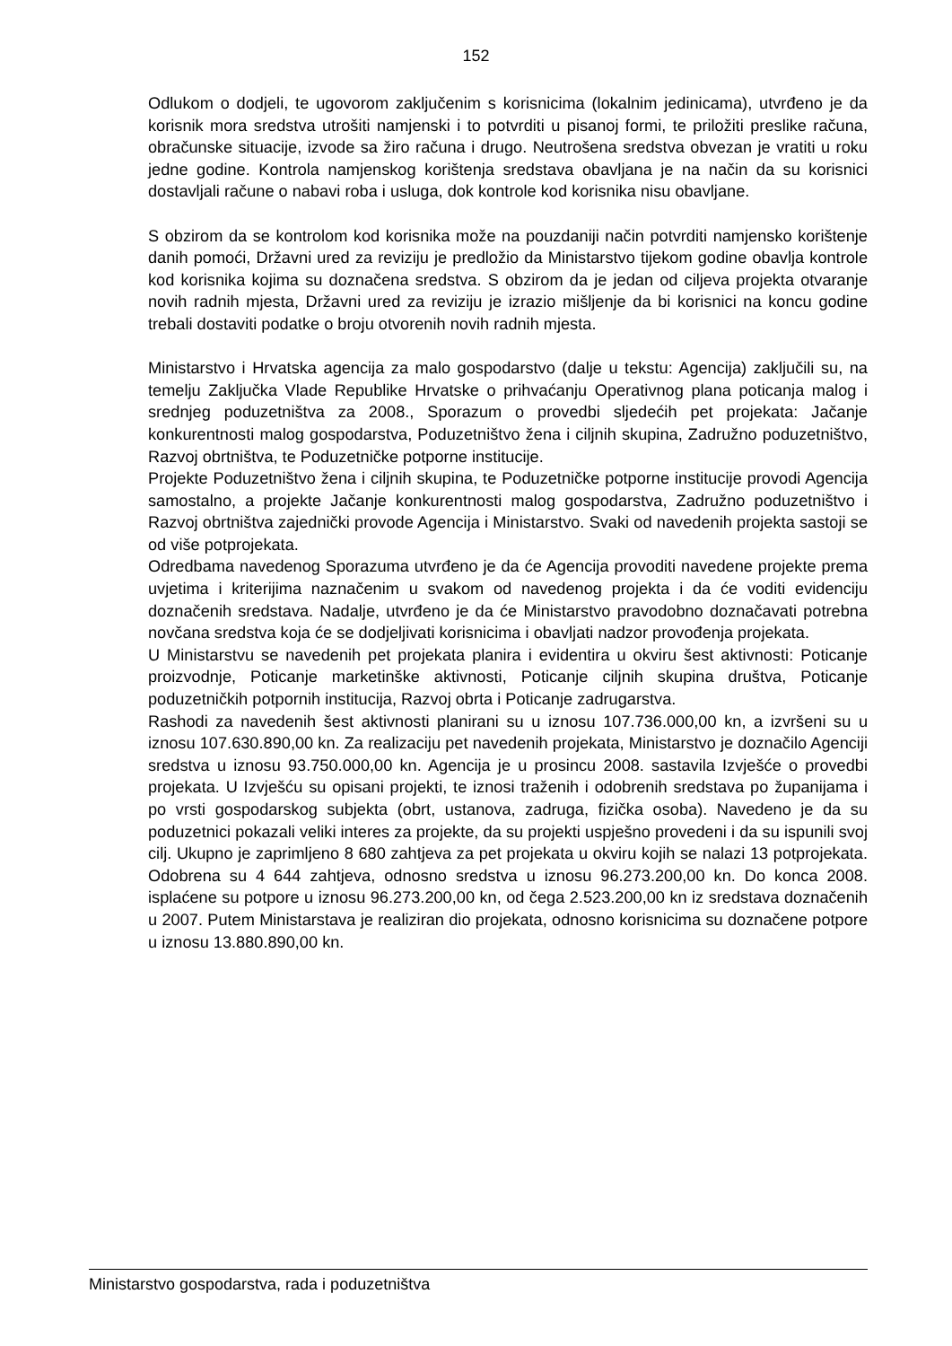152
Odlukom o dodjeli, te ugovorom zaključenim s korisnicima (lokalnim jedinicama), utvrđeno je da korisnik mora sredstva utrošiti namjenski i to potvrditi u pisanoj formi, te priložiti preslike računa, obračunske situacije, izvode sa žiro računa i drugo. Neutrošena sredstva obvezan je vratiti u roku jedne godine. Kontrola namjenskog korištenja sredstava obavljana je na način da su korisnici dostavljali račune o nabavi roba i usluga, dok kontrole kod korisnika nisu obavljane.
S obzirom da se kontrolom kod korisnika može na pouzdaniji način potvrditi namjensko korištenje danih pomoći, Državni ured za reviziju je predložio da Ministarstvo tijekom godine obavlja kontrole kod korisnika kojima su doznačena sredstva. S obzirom da je jedan od ciljeva projekta otvaranje novih radnih mjesta, Državni ured za reviziju je izrazio mišljenje da bi korisnici na koncu godine trebali dostaviti podatke o broju otvorenih novih radnih mjesta.
Ministarstvo i Hrvatska agencija za malo gospodarstvo (dalje u tekstu: Agencija) zaključili su, na temelju Zaključka Vlade Republike Hrvatske o prihvaćanju Operativnog plana poticanja malog i srednjeg poduzetništva za 2008., Sporazum o provedbi sljedećih pet projekata: Jačanje konkurentnosti malog gospodarstva, Poduzetništvo žena i ciljnih skupina, Zadružno poduzetništvo, Razvoj obrtništva, te Poduzetničke potporne institucije.
Projekte Poduzetništvo žena i ciljnih skupina, te Poduzetničke potporne institucije provodi Agencija samostalno, a projekte Jačanje konkurentnosti malog gospodarstva, Zadružno poduzetništvo i Razvoj obrtništva zajednički provode Agencija i Ministarstvo. Svaki od navedenih projekta sastoji se od više potprojekata.
Odredbama navedenog Sporazuma utvrđeno je da će Agencija provoditi navedene projekte prema uvjetima i kriterijima naznačenim u svakom od navedenog projekta i da će voditi evidenciju doznačenih sredstava. Nadalje, utvrđeno je da će Ministarstvo pravodobno doznačavati potrebna novčana sredstva koja će se dodjeljivati korisnicima i obavljati nadzor provođenja projekata.
U Ministarstvu se navedenih pet projekata planira i evidentira u okviru šest aktivnosti: Poticanje proizvodnje, Poticanje marketinške aktivnosti, Poticanje ciljnih skupina društva, Poticanje poduzetničkih potpornih institucija, Razvoj obrta i Poticanje zadrugarstva.
Rashodi za navedenih šest aktivnosti planirani su u iznosu 107.736.000,00 kn, a izvršeni su u iznosu 107.630.890,00 kn. Za realizaciju pet navedenih projekata, Ministarstvo je doznačilo Agenciji sredstva u iznosu 93.750.000,00 kn. Agencija je u prosincu 2008. sastavila Izvješće o provedbi projekata. U Izvješću su opisani projekti, te iznosi traženih i odobrenih sredstava po županijama i po vrsti gospodarskog subjekta (obrt, ustanova, zadruga, fizička osoba). Navedeno je da su poduzetnici pokazali veliki interes za projekte, da su projekti uspješno provedeni i da su ispunili svoj cilj. Ukupno je zaprimljeno 8 680 zahtjeva za pet projekata u okviru kojih se nalazi 13 potprojekata. Odobrena su 4 644 zahtjeva, odnosno sredstva u iznosu 96.273.200,00 kn. Do konca 2008. isplaćene su potpore u iznosu 96.273.200,00 kn, od čega 2.523.200,00 kn iz sredstava doznačenih u 2007. Putem Ministarstava je realiziran dio projekata, odnosno korisnicima su doznačene potpore u iznosu 13.880.890,00 kn.
Ministarstvo gospodarstva, rada i poduzetništva